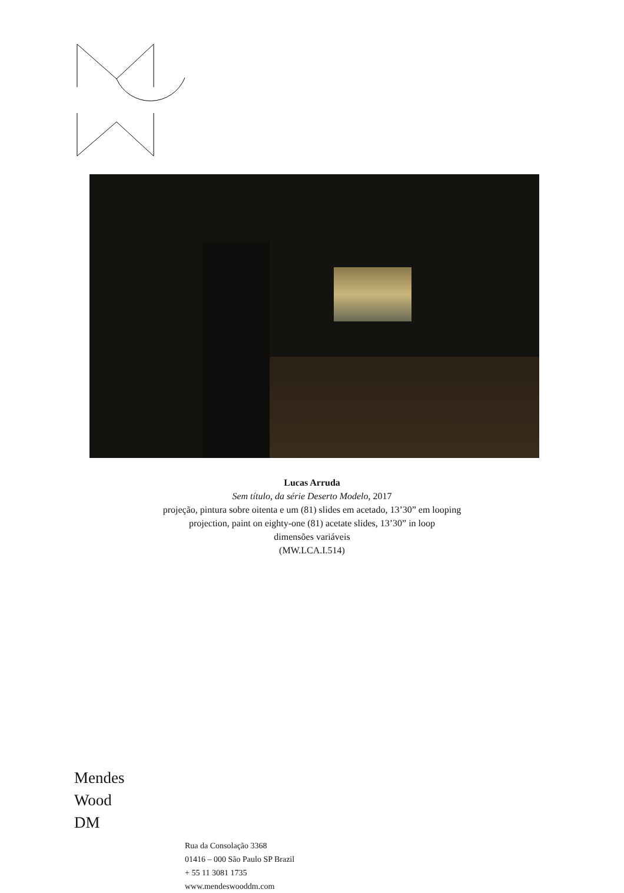Lucas Arruda
Sem título, da série Deserto Modelo, 2017
projeção, pintura sobre oitenta e um (81) slides em acetado, 13’30” em looping
projection, paint on eighty-one (81) acetate slides, 13’30” in loop
dimensões variáveis
(MW.LCA.I.514)
Mendes
Wood
DM
Rua da Consolação 3368
01416 – 000 São Paulo SP Brazil
+ 55 11 3081 1735
www.mendeswooddm.com